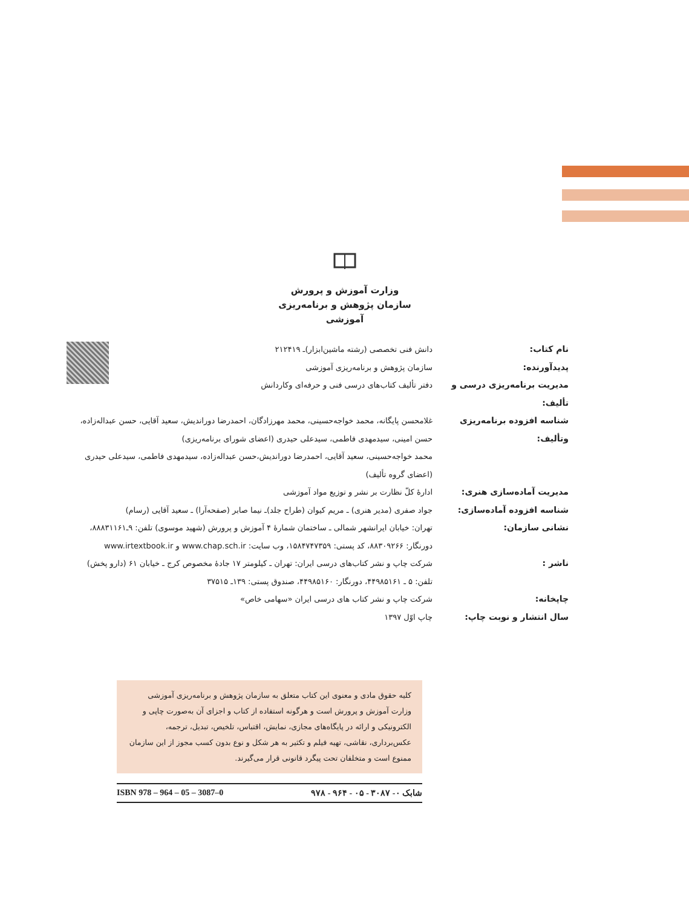وزارت آموزش و پرورش
سازمان پژوهش و برنامه‌ریزی آموزشی
نام کتاب: دانش فنی تخصصی (رشته ماشین‌ابزار)ـ ۲۱۲۴۱۹
پدیدآورنده: سازمان پژوهش و برنامه‌ریزی آموزشی
مدیریت برنامه‌ریزی درسی و تألیف:
دفتر تألیف کتاب‌های درسی فنی و حرفه‌ای وکاردانش
شناسه افزوده برنامه‌ریزی وتألیف:
غلامحسن پایگانه، محمد خواجه‌حسینی، محمد مهرزادگان، احمدرضا دوراندیش، سعید آقایی، حسن عبداله‌زاده، حسن امینی، سیدمهدی فاطمی، سیدعلی حیدری (اعضای شورای برنامه‌ریزی)
محمد خواجه‌حسینی، سعید آقایی، احمدرضا دوراندیش،حسن عبداله‌زاده، سیدمهدی فاطمی، سیدعلی حیدری (اعضای گروه تألیف)
مدیریت آماده‌سازی هنری: ادارۀ کلّ نظارت بر نشر و توزیع مواد آموزشی
شناسه افزوده آماده‌سازی: جواد صفری (مدیر هنری) ـ مریم کیوان (طراح جلد)ـ نیما صابر (صفحه‌آرا) ـ سعید آقایی (رسام)
نشانی سازمان: تهران: خیابان ایرانشهر شمالی ـ ساختمان شمارۀ ۴ آموزش و پرورش (شهید موسوی) تلفن: ۹ـ۸۸۸۳۱۱۶۱، دورنگار: ۸۸۳۰۹۲۶۶، کد پستی: ۱۵۸۴۷۴۷۳۵۹، وب سایت: www.chap.sch.ir و www.irtextbook.ir
ناشر : شرکت چاپ و نشر کتاب‌های درسی ایران: تهران ـ کیلومتر ۱۷ جادۀ مخصوص کرج ـ خیابان ۶۱ (دارو پخش)
تلفن: ۵ ـ ۴۴۹۸۵۱۶۱، دورنگار: ۴۴۹۸۵۱۶۰، صندوق پستی: ۱۳۹ـ ۳۷۵۱۵
چاپخانه: شرکت چاپ و نشر کتاب های درسی ایران «سهامی خاص»
سال انتشار و نوبت چاپ: چاپ اوّل ۱۳۹۷
کلیه حقوق مادی و معنوی این کتاب متعلق به سازمان پژوهش و برنامه‌ریزی آموزشی وزارت آموزش و پرورش است و هرگونه استفاده از کتاب و اجزای آن به‌صورت چاپی و الکترونیکی و ارائه در پایگاه‌های مجازی، نمایش، اقتباس، تلخیص، تبدیل، ترجمه، عکس‌برداری، نقاشی، تهیه فیلم و تکثیر به هر شکل و نوع بدون کسب مجوز از این سازمان ممنوع است و متخلفان تحت پیگرد قانونی قرار می‌گیرند.
ISBN 978 – 964 – 05 – 3087–0 شابک ۰- ۳۰۸۷ - ۰۵ - ۹۶۴ - ۹۷۸